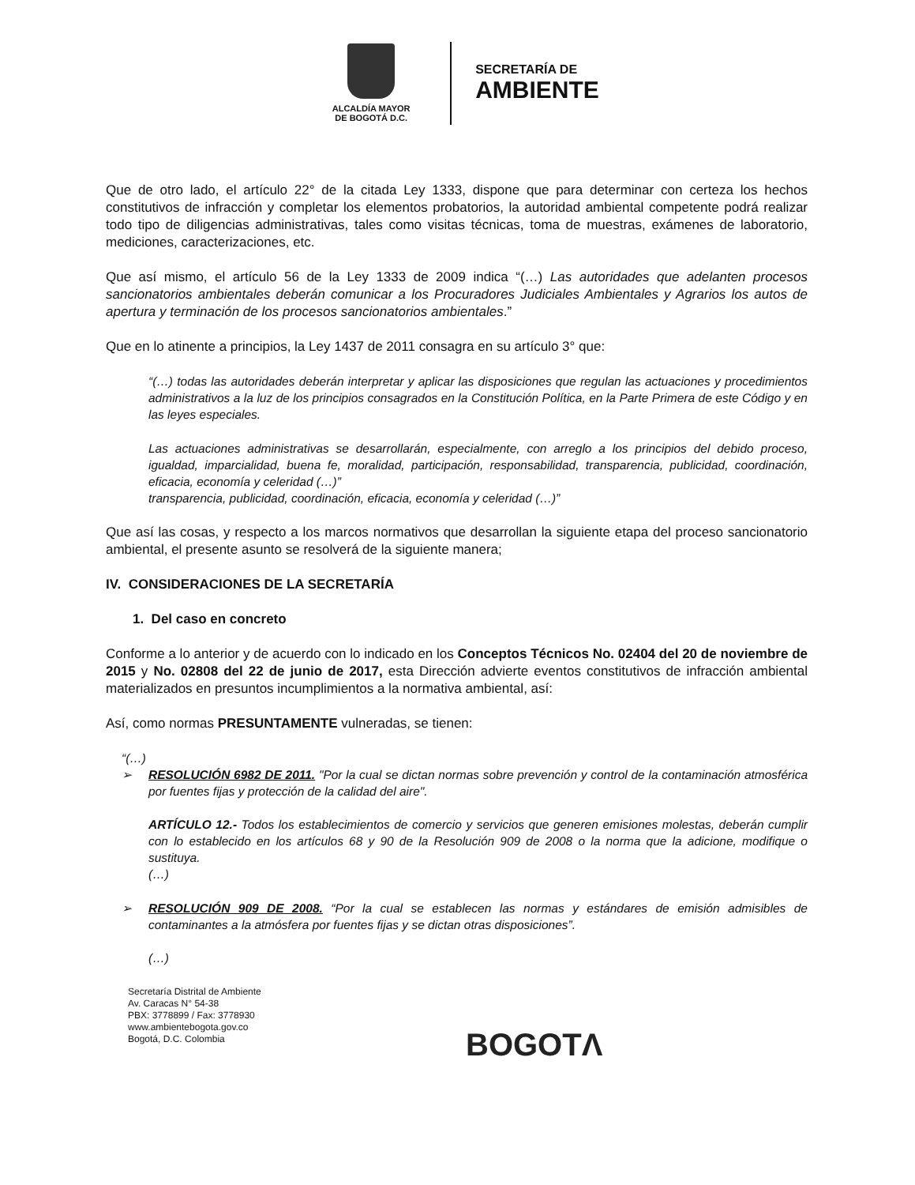ALCALDÍA MAYOR
DE BOGOTÁ D.C.
SECRETARÍA DE
AMBIENTE
Que de otro lado, el artículo 22° de la citada Ley 1333, dispone que para determinar con certeza los hechos constitutivos de infracción y completar los elementos probatorios, la autoridad ambiental competente podrá realizar todo tipo de diligencias administrativas, tales como visitas técnicas, toma de muestras, exámenes de laboratorio, mediciones, caracterizaciones, etc.
Que así mismo, el artículo 56 de la Ley 1333 de 2009 indica “(…) Las autoridades que adelanten procesos sancionatorios ambientales deberán comunicar a los Procuradores Judiciales Ambientales y Agrarios los autos de apertura y terminación de los procesos sancionatorios ambientales.”
Que en lo atinente a principios, la Ley 1437 de 2011 consagra en su artículo 3° que:
“(…) todas las autoridades deberán interpretar y aplicar las disposiciones que regulan las actuaciones y procedimientos administrativos a la luz de los principios consagrados en la Constitución Política, en la Parte Primera de este Código y en las leyes especiales.
Las actuaciones administrativas se desarrollarán, especialmente, con arreglo a los principios del debido proceso, igualdad, imparcialidad, buena fe, moralidad, participación, responsabilidad, transparencia, publicidad, coordinación, eficacia, economía y celeridad (…)”
transparencia, publicidad, coordinación, eficacia, economía y celeridad (…)”
Que así las cosas, y respecto a los marcos normativos que desarrollan la siguiente etapa del proceso sancionatorio ambiental, el presente asunto se resolverá de la siguiente manera;
IV. CONSIDERACIONES DE LA SECRETARÍA
1. Del caso en concreto
Conforme a lo anterior y de acuerdo con lo indicado en los Conceptos Técnicos No. 02404 del 20 de noviembre de 2015 y No. 02808 del 22 de junio de 2017, esta Dirección advierte eventos constitutivos de infracción ambiental materializados en presuntos incumplimientos a la normativa ambiental, así:
Así, como normas PRESUNTAMENTE vulneradas, se tienen:
“(…)
➢ RESOLUCIÓN 6982 DE 2011. "Por la cual se dictan normas sobre prevención y control de la contaminación atmosférica por fuentes fijas y protección de la calidad del aire".
ARTÍCULO 12.- Todos los establecimientos de comercio y servicios que generen emisiones molestas, deberán cumplir con lo establecido en los artículos 68 y 90 de la Resolución 909 de 2008 o la norma que la adicione, modifique o sustituya.
(…)
➢ RESOLUCIÓN 909 DE 2008. “Por la cual se establecen las normas y estándares de emisión admisibles de contaminantes a la atmósfera por fuentes fijas y se dictan otras disposiciones”.
(…)
Secretaría Distrital de Ambiente
Av. Caracas N° 54-38
PBX: 3778899 / Fax: 3778930
www.ambientebogota.gov.co
Bogotá, D.C. Colombia
BOGOTΛ